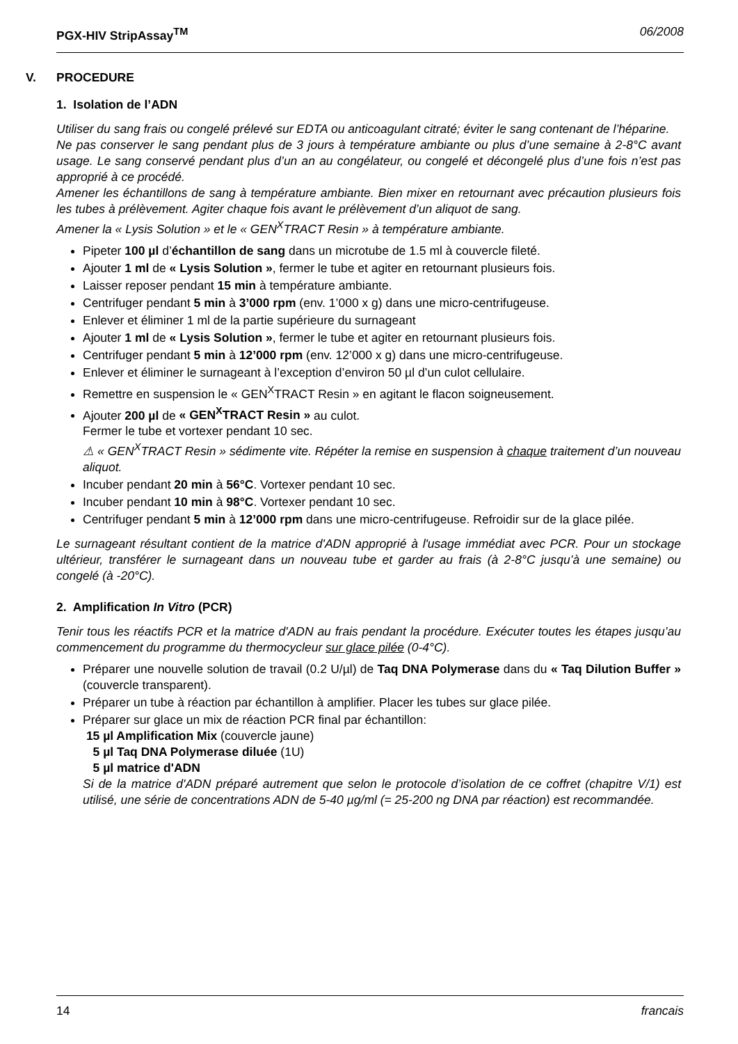PGX-HIV StripAssay<sup>TM</sup> 06/2008
V. PROCEDURE
1. Isolation de l’ADN
Utiliser du sang frais ou congelé prélevé sur EDTA ou anticoagulant citraté; éviter le sang contenant de l’héparine.
Ne pas conserver le sang pendant plus de 3 jours à température ambiante ou plus d’une semaine à 2-8°C avant usage. Le sang conservé pendant plus d’un an au congélateur, ou congelé et décongelé plus d’une fois n’est pas approprié à ce procédé.
Amener les échantillons de sang à température ambiante. Bien mixer en retournant avec précaution plusieurs fois les tubes à prélèvement. Agiter chaque fois avant le prélèvement d’un aliquot de sang.
Amener la « Lysis Solution » et le « GEN<sup>X</sup>TRACT Resin » à température ambiante.
Pipeter 100 µl d’échantillon de sang dans un microtube de 1.5 ml à couvercle fileté.
Ajouter 1 ml de « Lysis Solution », fermer le tube et agiter en retournant plusieurs fois.
Laisser reposer pendant 15 min à température ambiante.
Centrifuger pendant 5 min à 3’000 rpm (env. 1’000 x g) dans une micro-centrifugeuse.
Enlever et éliminer 1 ml de la partie supérieure du surnageant
Ajouter 1 ml de « Lysis Solution », fermer le tube et agiter en retournant plusieurs fois.
Centrifuger pendant 5 min à 12’000 rpm (env. 12’000 x g) dans une micro-centrifugeuse.
Enlever et éliminer le surnageant à l’exception d’environ 50 µl d’un culot cellulaire.
Remettre en suspension le « GEN<sup>X</sup>TRACT Resin » en agitant le flacon soigneusement.
Ajouter 200 µl de « GEN<sup>X</sup>TRACT Resin » au culot.
Fermer le tube et vortexer pendant 10 sec.
⚠ « GEN<sup>X</sup>TRACT Resin » sédimente vite. Répéter la remise en suspension à chaque traitement d’un nouveau aliquot.
Incuber pendant 20 min à 56°C. Vortexer pendant 10 sec.
Incuber pendant 10 min à 98°C. Vortexer pendant 10 sec.
Centrifuger pendant 5 min à 12’000 rpm dans une micro-centrifugeuse. Refroidir sur de la glace pilée.
Le surnageant résultant contient de la matrice d'ADN approprié à l'usage immédiat avec PCR. Pour un stockage ultérieur, transférer le surnageant dans un nouveau tube et garder au frais (à 2-8°C jusqu’à une semaine) ou congelé (à -20°C).
2. Amplification In Vitro (PCR)
Tenir tous les réactifs PCR et la matrice d'ADN au frais pendant la procédure. Exécuter toutes les étapes jusqu’au commencement du programme du thermocycleur sur glace pilée (0-4°C).
Préparer une nouvelle solution de travail (0.2 U/µl) de Taq DNA Polymerase dans du « Taq Dilution Buffer » (couvercle transparent).
Préparer un tube à réaction par échantillon à amplifier. Placer les tubes sur glace pilée.
Préparer sur glace un mix de réaction PCR final par échantillon:
15 µl Amplification Mix (couvercle jaune)
5 µl Taq DNA Polymerase diluée (1U)
5 µl matrice d'ADN
Si de la matrice d'ADN préparé autrement que selon le protocole d’isolation de ce coffret (chapitre V/1) est utilisé, une série de concentrations ADN de 5-40 µg/ml (= 25-200 ng DNA par réaction) est recommandée.
14 francais